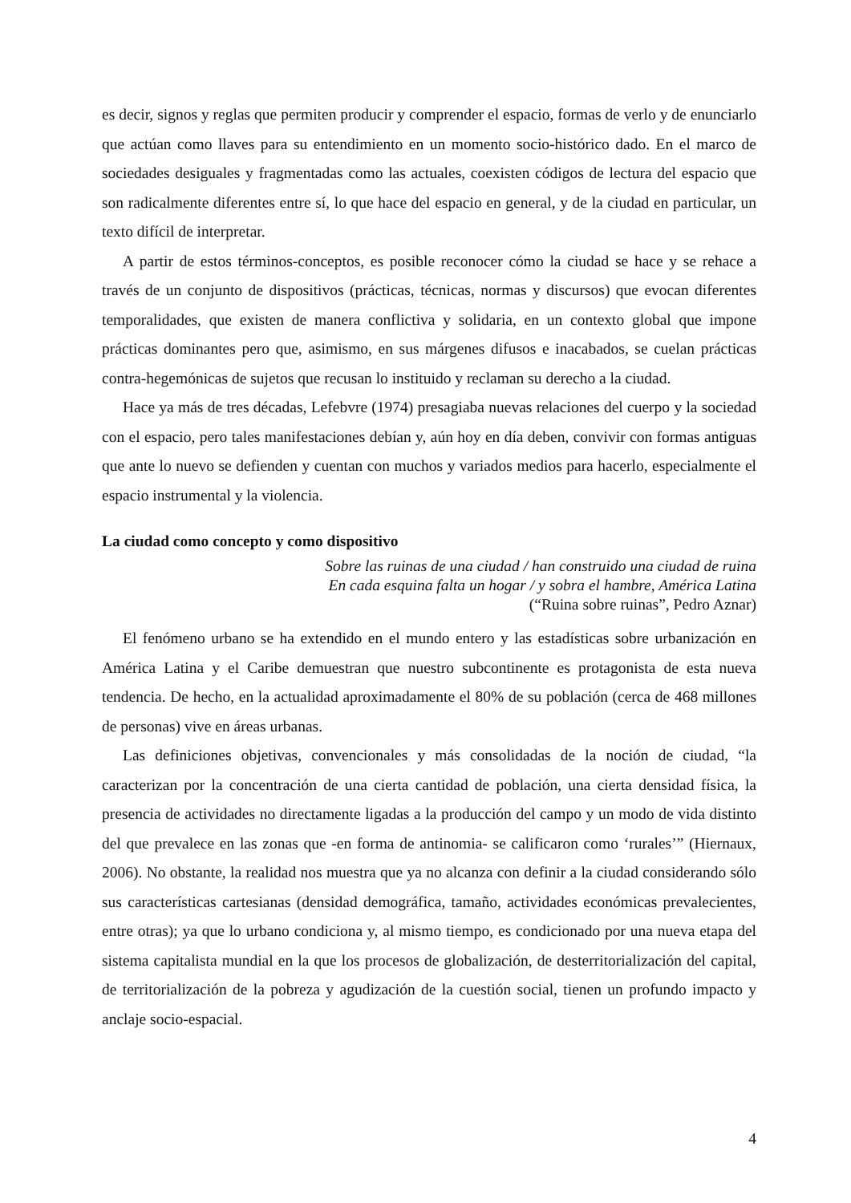es decir, signos y reglas que permiten producir y comprender el espacio, formas de verlo y de enunciarlo que actúan como llaves para su entendimiento en un momento socio-histórico dado. En el marco de sociedades desiguales y fragmentadas como las actuales, coexisten códigos de lectura del espacio que son radicalmente diferentes entre sí, lo que hace del espacio en general, y de la ciudad en particular, un texto difícil de interpretar.
A partir de estos términos-conceptos, es posible reconocer cómo la ciudad se hace y se rehace a través de un conjunto de dispositivos (prácticas, técnicas, normas y discursos) que evocan diferentes temporalidades, que existen de manera conflictiva y solidaria, en un contexto global que impone prácticas dominantes pero que, asimismo, en sus márgenes difusos e inacabados, se cuelan prácticas contra-hegemónicas de sujetos que recusan lo instituido y reclaman su derecho a la ciudad.
Hace ya más de tres décadas, Lefebvre (1974) presagiaba nuevas relaciones del cuerpo y la sociedad con el espacio, pero tales manifestaciones debían y, aún hoy en día deben, convivir con formas antiguas que ante lo nuevo se defienden y cuentan con muchos y variados medios para hacerlo, especialmente el espacio instrumental y la violencia.
La ciudad como concepto y como dispositivo
Sobre las ruinas de una ciudad / han construido una ciudad de ruina
En cada esquina falta un hogar / y sobra el hambre, América Latina
(“Ruina sobre ruinas”, Pedro Aznar)
El fenómeno urbano se ha extendido en el mundo entero y las estadísticas sobre urbanización en América Latina y el Caribe demuestran que nuestro subcontinente es protagonista de esta nueva tendencia. De hecho, en la actualidad aproximadamente el 80% de su población (cerca de 468 millones de personas) vive en áreas urbanas.
Las definiciones objetivas, convencionales y más consolidadas de la noción de ciudad, “la caracterizan por la concentración de una cierta cantidad de población, una cierta densidad física, la presencia de actividades no directamente ligadas a la producción del campo y un modo de vida distinto del que prevalece en las zonas que -en forma de antinomia- se calificaron como ‘rurales’” (Hiernaux, 2006). No obstante, la realidad nos muestra que ya no alcanza con definir a la ciudad considerando sólo sus características cartesianas (densidad demográfica, tamaño, actividades económicas prevalecientes, entre otras); ya que lo urbano condiciona y, al mismo tiempo, es condicionado por una nueva etapa del sistema capitalista mundial en la que los procesos de globalización, de desterritorialización del capital, de territorialización de la pobreza y agudización de la cuestión social, tienen un profundo impacto y anclaje socio-espacial.
4